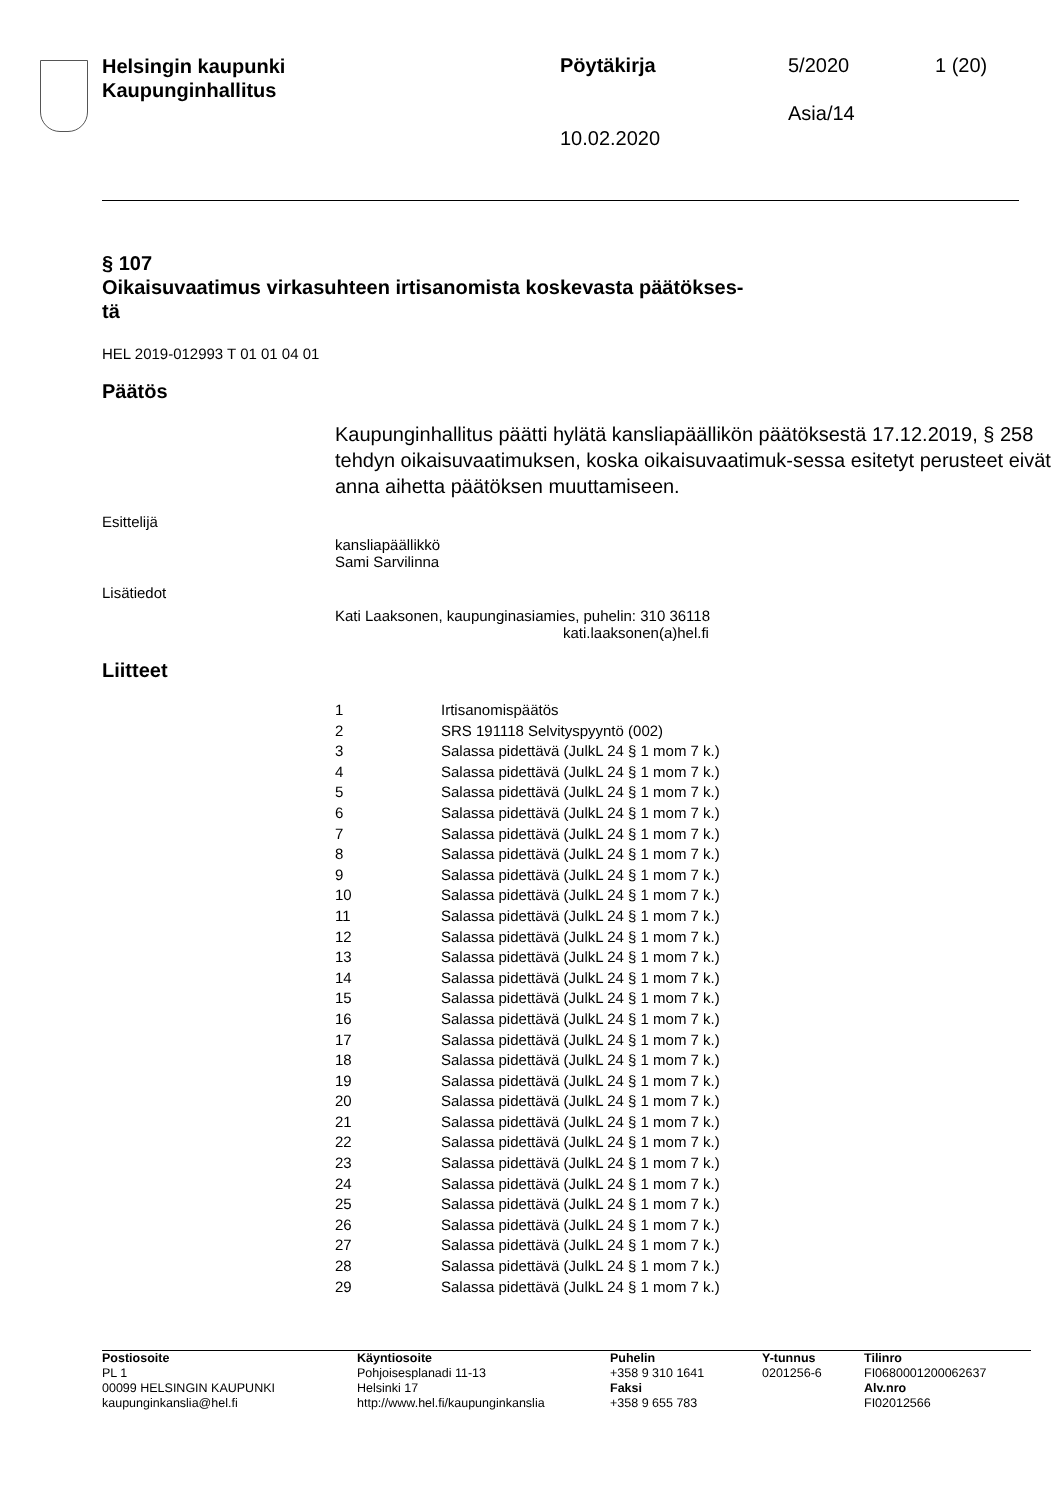Helsingin kaupunki
Kaupunginhallitus
Pöytäkirja 5/2020 1 (20)
Asia/14
10.02.2020
§ 107
Oikaisuvaatimus virkasuhteen irtisanomista koskevasta päätökses-
tä
HEL 2019-012993 T 01 01 04 01
Päätös
Kaupunginhallitus päätti hylätä kansliapäällikön päätöksestä 17.12.2019, § 258 tehdyn oikaisuvaatimuksen, koska oikaisuvaatimuk-sessa esitetyt perusteet eivät anna aihetta päätöksen muuttamiseen.
Esittelijä
kansliapäällikkö
Sami Sarvilinna
Lisätiedot
Kati Laaksonen, kaupunginasiamies, puhelin: 310 36118
kati.laaksonen(a)hel.fi
Liitteet
| 1 | Irtisanomispäätös |
| 2 | SRS 191118 Selvityspyyntö (002) |
| 3 | Salassa pidettävä (JulkL 24 § 1 mom 7 k.) |
| 4 | Salassa pidettävä (JulkL 24 § 1 mom 7 k.) |
| 5 | Salassa pidettävä (JulkL 24 § 1 mom 7 k.) |
| 6 | Salassa pidettävä (JulkL 24 § 1 mom 7 k.) |
| 7 | Salassa pidettävä (JulkL 24 § 1 mom 7 k.) |
| 8 | Salassa pidettävä (JulkL 24 § 1 mom 7 k.) |
| 9 | Salassa pidettävä (JulkL 24 § 1 mom 7 k.) |
| 10 | Salassa pidettävä (JulkL 24 § 1 mom 7 k.) |
| 11 | Salassa pidettävä (JulkL 24 § 1 mom 7 k.) |
| 12 | Salassa pidettävä (JulkL 24 § 1 mom 7 k.) |
| 13 | Salassa pidettävä (JulkL 24 § 1 mom 7 k.) |
| 14 | Salassa pidettävä (JulkL 24 § 1 mom 7 k.) |
| 15 | Salassa pidettävä (JulkL 24 § 1 mom 7 k.) |
| 16 | Salassa pidettävä (JulkL 24 § 1 mom 7 k.) |
| 17 | Salassa pidettävä (JulkL 24 § 1 mom 7 k.) |
| 18 | Salassa pidettävä (JulkL 24 § 1 mom 7 k.) |
| 19 | Salassa pidettävä (JulkL 24 § 1 mom 7 k.) |
| 20 | Salassa pidettävä (JulkL 24 § 1 mom 7 k.) |
| 21 | Salassa pidettävä (JulkL 24 § 1 mom 7 k.) |
| 22 | Salassa pidettävä (JulkL 24 § 1 mom 7 k.) |
| 23 | Salassa pidettävä (JulkL 24 § 1 mom 7 k.) |
| 24 | Salassa pidettävä (JulkL 24 § 1 mom 7 k.) |
| 25 | Salassa pidettävä (JulkL 24 § 1 mom 7 k.) |
| 26 | Salassa pidettävä (JulkL 24 § 1 mom 7 k.) |
| 27 | Salassa pidettävä (JulkL 24 § 1 mom 7 k.) |
| 28 | Salassa pidettävä (JulkL 24 § 1 mom 7 k.) |
| 29 | Salassa pidettävä (JulkL 24 § 1 mom 7 k.) |
Postiosoite
PL 1
00099 HELSINGIN KAUPUNKI
kaupunginkanslia@hel.fi
Käyntiosoite
Pohjoisesplanadi 11-13
Helsinki 17
http://www.hel.fi/kaupunginkanslia
Puhelin
+358 9 310 1641
Faksi
+358 9 655 783
Y-tunnus
0201256-6
Tilinro
FI0680001200062637
Alv.nro
FI02012566